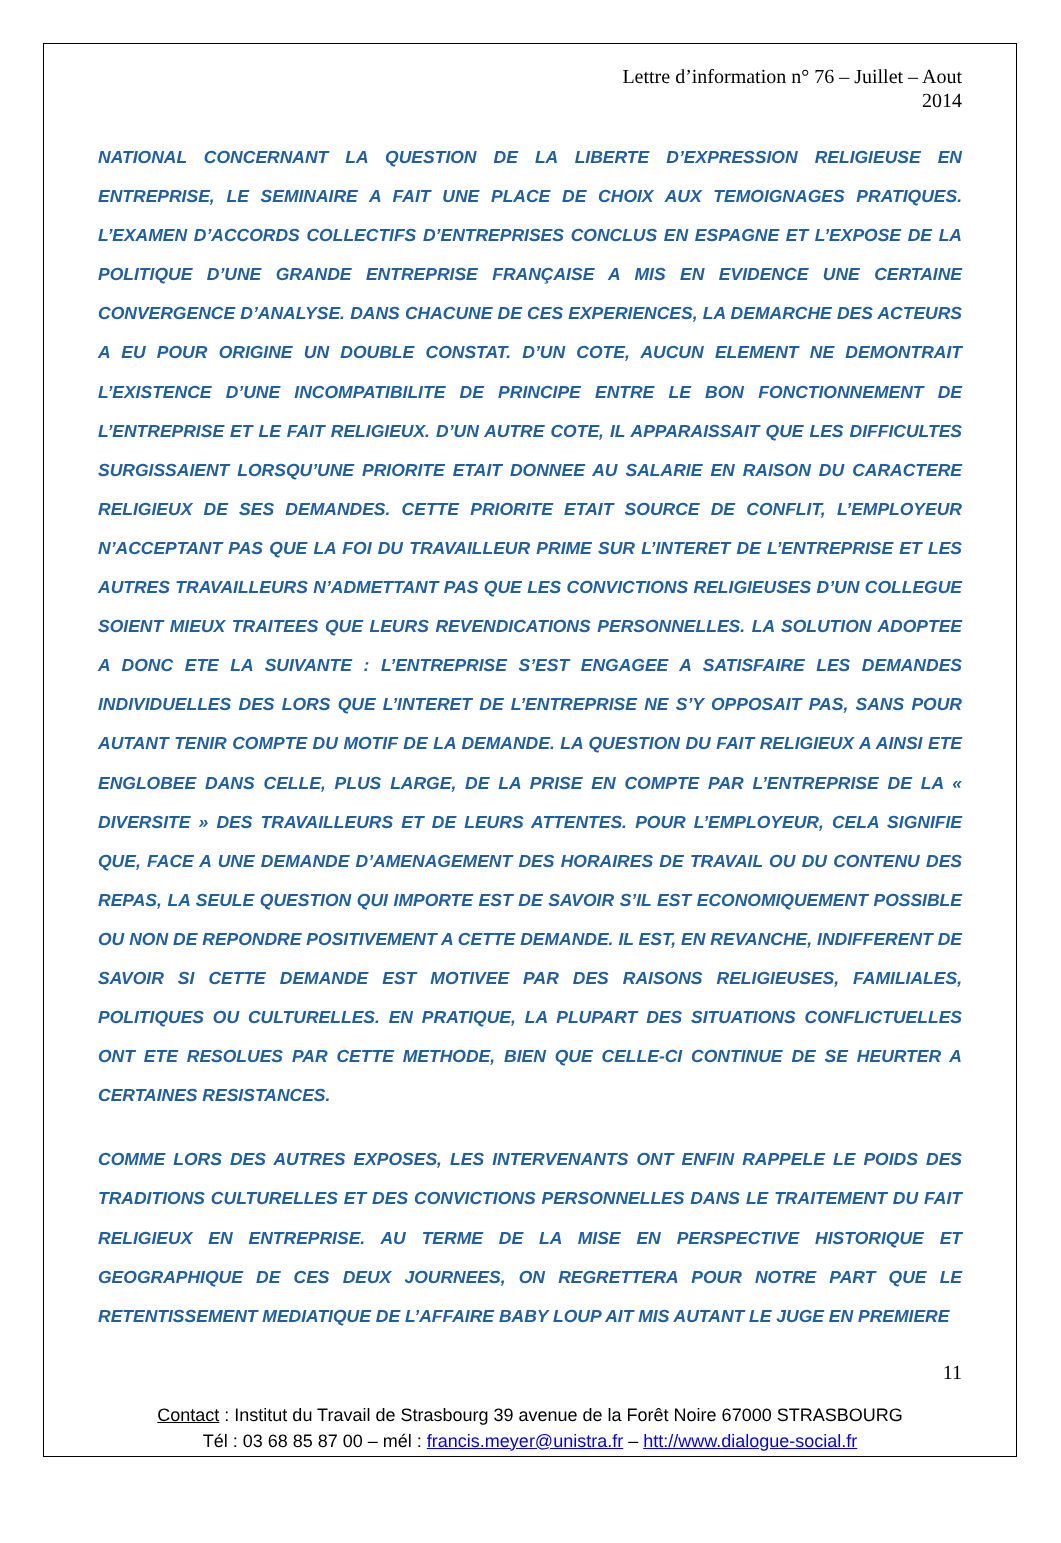Lettre d’information n° 76 – Juillet – Aout
2014
NATIONAL CONCERNANT LA QUESTION DE LA LIBERTE D’EXPRESSION RELIGIEUSE EN ENTREPRISE, LE SEMINAIRE A FAIT UNE PLACE DE CHOIX AUX TEMOIGNAGES PRATIQUES. L’EXAMEN D’ACCORDS COLLECTIFS D’ENTREPRISES CONCLUS EN ESPAGNE ET L’EXPOSE DE LA POLITIQUE D’UNE GRANDE ENTREPRISE FRANÇAISE A MIS EN EVIDENCE UNE CERTAINE CONVERGENCE D’ANALYSE. DANS CHACUNE DE CES EXPERIENCES, LA DEMARCHE DES ACTEURS A EU POUR ORIGINE UN DOUBLE CONSTAT. D’UN COTE, AUCUN ELEMENT NE DEMONTRAIT L’EXISTENCE D’UNE INCOMPATIBILITE DE PRINCIPE ENTRE LE BON FONCTIONNEMENT DE L’ENTREPRISE ET LE FAIT RELIGIEUX. D’UN AUTRE COTE, IL APPARAISSAIT QUE LES DIFFICULTES SURGISSAIENT LORSQU’UNE PRIORITE ETAIT DONNEE AU SALARIE EN RAISON DU CARACTERE RELIGIEUX DE SES DEMANDES. CETTE PRIORITE ETAIT SOURCE DE CONFLIT, L’EMPLOYEUR N’ACCEPTANT PAS QUE LA FOI DU TRAVAILLEUR PRIME SUR L’INTERET DE L’ENTREPRISE ET LES AUTRES TRAVAILLEURS N’ADMETTANT PAS QUE LES CONVICTIONS RELIGIEUSES D’UN COLLEGUE SOIENT MIEUX TRAITEES QUE LEURS REVENDICATIONS PERSONNELLES. LA SOLUTION ADOPTEE A DONC ETE LA SUIVANTE : L’ENTREPRISE S’EST ENGAGEE A SATISFAIRE LES DEMANDES INDIVIDUELLES DES LORS QUE L’INTERET DE L’ENTREPRISE NE S’Y OPPOSAIT PAS, SANS POUR AUTANT TENIR COMPTE DU MOTIF DE LA DEMANDE. LA QUESTION DU FAIT RELIGIEUX A AINSI ETE ENGLOBEE DANS CELLE, PLUS LARGE, DE LA PRISE EN COMPTE PAR L’ENTREPRISE DE LA « DIVERSITE » DES TRAVAILLEURS ET DE LEURS ATTENTES. POUR L’EMPLOYEUR, CELA SIGNIFIE QUE, FACE A UNE DEMANDE D’AMENAGEMENT DES HORAIRES DE TRAVAIL OU DU CONTENU DES REPAS, LA SEULE QUESTION QUI IMPORTE EST DE SAVOIR S’IL EST ECONOMIQUEMENT POSSIBLE OU NON DE REPONDRE POSITIVEMENT A CETTE DEMANDE. IL EST, EN REVANCHE, INDIFFERENT DE SAVOIR SI CETTE DEMANDE EST MOTIVEE PAR DES RAISONS RELIGIEUSES, FAMILIALES, POLITIQUES OU CULTURELLES. EN PRATIQUE, LA PLUPART DES SITUATIONS CONFLICTUELLES ONT ETE RESOLUES PAR CETTE METHODE, BIEN QUE CELLE-CI CONTINUE DE SE HEURTER A CERTAINES RESISTANCES.
COMME LORS DES AUTRES EXPOSES, LES INTERVENANTS ONT ENFIN RAPPELE LE POIDS DES TRADITIONS CULTURELLES ET DES CONVICTIONS PERSONNELLES DANS LE TRAITEMENT DU FAIT RELIGIEUX EN ENTREPRISE. AU TERME DE LA MISE EN PERSPECTIVE HISTORIQUE ET GEOGRAPHIQUE DE CES DEUX JOURNEES, ON REGRETTERA POUR NOTRE PART QUE LE RETENTISSEMENT MEDIATIQUE DE L’AFFAIRE BABY LOUP AIT MIS AUTANT LE JUGE EN PREMIERE
11
Contact : Institut du Travail de Strasbourg 39 avenue de la Forêt Noire 67000 STRASBOURG
Tél : 03 68 85 87 00 – mél : francis.meyer@unistra.fr – htt://www.dialogue-social.fr